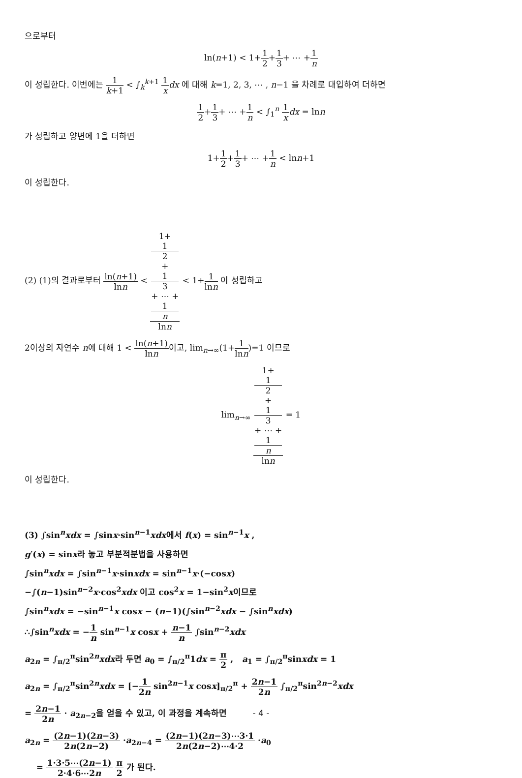으로부터
ln(n+1) < 1+1 2+1 3+ ⋯ +1 n
이 성립한다. 이번에는 1 k+1 < ∫<sub>k</sub><sup>k+1</sup> 1 x dx 에 대해 k=1, 2, 3, ⋯ , n−1 을 차례로 대입하여 더하면
1 2+1 3+ ⋯ +1 n < ∫<sub>1</sub><sup>n</sup> 1 x dx = lnn
가 성립하고 양변에 1을 더하면
1+1 2+1 3+ ⋯ +1 n < lnn+1
이 성립한다.
(2) (1)의 결과로부터 ln(n+1) lnn < 1+
1
2
+
1
3
+ ⋯ +
1
n lnn < 1+1 lnn 이 성립하고
2이상의 자연수 n에 대해 1 < ln(n+1) lnn이고, lim<sub>n→∞</sub>(1+1 lnn)=1 이므로
lim<sub>n→∞</sub> 1+
1
2
+
1
3
+ ⋯ +
1
n lnn = 1
이 성립한다.
(3) ∫sin<sup>n</sup>xdx = ∫sinx·sin<sup>n−1</sup>xdx에서 f(x) = sin<sup>n−1</sup>x ,
g′(x) = sinx라 놓고 부분적분법을 사용하면
∫sin<sup>n</sup>xdx = ∫sin<sup>n−1</sup>x·sinxdx = sin<sup>n−1</sup>x·(−cosx)
−∫(n−1)sin<sup>n−2</sup>x·cos<sup>2</sup>xdx 이고 cos<sup>2</sup>x = 1−sin<sup>2</sup>x이므로
∫sin<sup>n</sup>xdx = −sin<sup>n−1</sup>x cosx − (n−1)(∫sin<sup>n−2</sup>xdx − ∫sin<sup>n</sup>xdx)
∴∫sin<sup>n</sup>xdx = −1 n sin<sup>n−1</sup>x cosx + n−1 n ∫sin<sup>n−2</sup>xdx
a<sub>2n</sub> = ∫<sub>π/2</sub><sup>π</sup>sin<sup>2n</sup>xdx라 두면 a<sub>0</sub> = ∫<sub>π/2</sub><sup>π</sup>1dx = π 2 , a<sub>1</sub> = ∫<sub>π/2</sub><sup>π</sup>sinxdx = 1
a<sub>2n</sub> = ∫<sub>π/2</sub><sup>π</sup>sin<sup>2n</sup>xdx = [−1 2n sin<sup>2n−1</sup>x cosx]<sub>π/2</sub><sup>π</sup> + 2n−1 2n ∫<sub>π/2</sub><sup>π</sup>sin<sup>2n−2</sup>xdx
= 2n−1 2n · a<sub>2n−2</sub>을 얻을 수 있고, 이 과정을 계속하면
a<sub>2n</sub> = (2n−1)(2n−3) 2n(2n−2) ·a<sub>2n−4</sub> = (2n−1)(2n−3)⋯3·1 2n(2n−2)⋯4·2 ·a<sub>0</sub>
= 1·3·5⋯(2n−1) 2·4·6⋯2n π 2 가 된다.
- 4 -